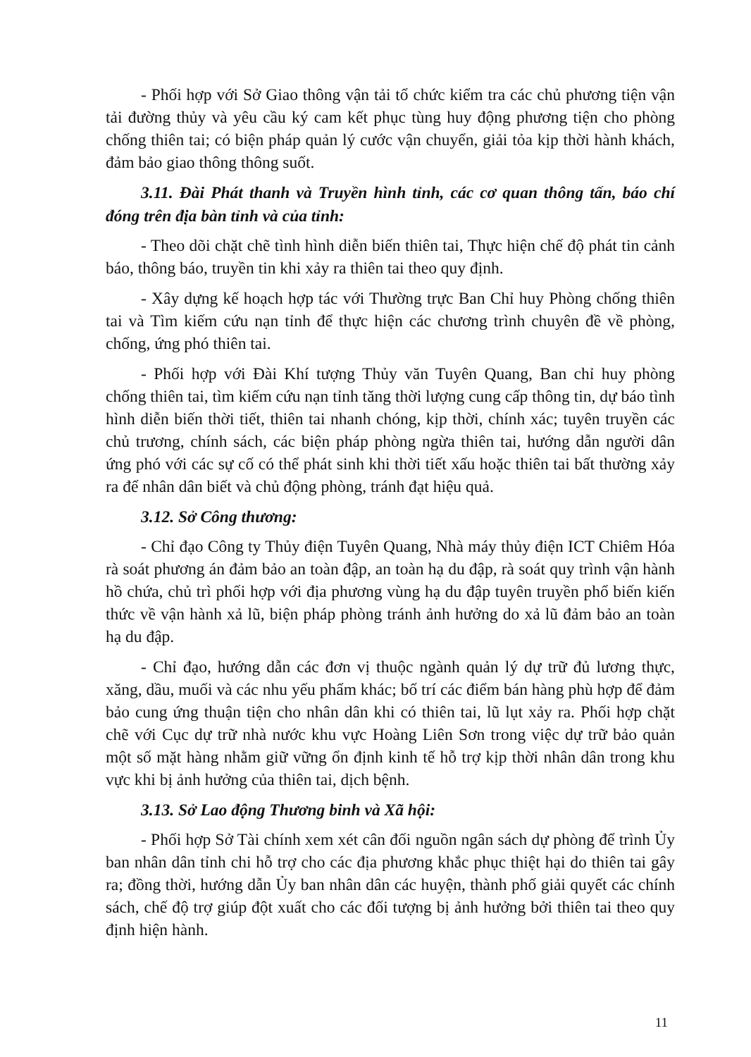- Phối hợp với Sở Giao thông vận tải tổ chức kiểm tra các chủ phương tiện vận tải đường thủy và yêu cầu ký cam kết phục tùng huy động phương tiện cho phòng chống thiên tai; có biện pháp quản lý cước vận chuyển, giải tỏa kịp thời hành khách, đảm bảo giao thông thông suốt.
3.11. Đài Phát thanh và Truyền hình tỉnh, các cơ quan thông tấn, báo chí đóng trên địa bàn tỉnh và của tỉnh:
- Theo dõi chặt chẽ tình hình diễn biến thiên tai, Thực hiện chế độ phát tin cảnh báo, thông báo, truyền tin khi xảy ra thiên tai theo quy định.
- Xây dựng kế hoạch hợp tác với Thường trực Ban Chỉ huy Phòng chống thiên tai và Tìm kiếm cứu nạn tỉnh để thực hiện các chương trình chuyên đề về phòng, chống, ứng phó thiên tai.
- Phối hợp với Đài Khí tượng Thủy văn Tuyên Quang, Ban chỉ huy phòng chống thiên tai, tìm kiếm cứu nạn tỉnh tăng thời lượng cung cấp thông tin, dự báo tình hình diễn biến thời tiết, thiên tai nhanh chóng, kịp thời, chính xác; tuyên truyền các chủ trương, chính sách, các biện pháp phòng ngừa thiên tai, hướng dẫn người dân ứng phó với các sự cố có thể phát sinh khi thời tiết xấu hoặc thiên tai bất thường xảy ra để nhân dân biết và chủ động phòng, tránh đạt hiệu quả.
3.12. Sở Công thương:
- Chỉ đạo Công ty Thủy điện Tuyên Quang, Nhà máy thủy điện ICT Chiêm Hóa rà soát phương án đảm bảo an toàn đập, an toàn hạ du đập, rà soát quy trình vận hành hồ chứa, chủ trì phối hợp với địa phương vùng hạ du đập tuyên truyền phổ biến kiến thức về vận hành xả lũ, biện pháp phòng tránh ảnh hưởng do xả lũ đảm bảo an toàn hạ du đập.
- Chỉ đạo, hướng dẫn các đơn vị thuộc ngành quản lý dự trữ đủ lương thực, xăng, dầu, muối và các nhu yếu phẩm khác; bố trí các điểm bán hàng phù hợp để đảm bảo cung ứng thuận tiện cho nhân dân khi có thiên tai, lũ lụt xảy ra. Phối hợp chặt chẽ với Cục dự trữ nhà nước khu vực Hoàng Liên Sơn trong việc dự trữ bảo quản một số mặt hàng nhằm giữ vững ổn định kinh tế hỗ trợ kịp thời nhân dân trong khu vực khi bị ảnh hưởng của thiên tai, dịch bệnh.
3.13. Sở Lao động Thương binh và Xã hội:
- Phối hợp Sở Tài chính xem xét cân đối nguồn ngân sách dự phòng để trình Ủy ban nhân dân tỉnh chi hỗ trợ cho các địa phương khắc phục thiệt hại do thiên tai gây ra; đồng thời, hướng dẫn Ủy ban nhân dân các huyện, thành phố giải quyết các chính sách, chế độ trợ giúp đột xuất cho các đối tượng bị ảnh hưởng bởi thiên tai theo quy định hiện hành.
11